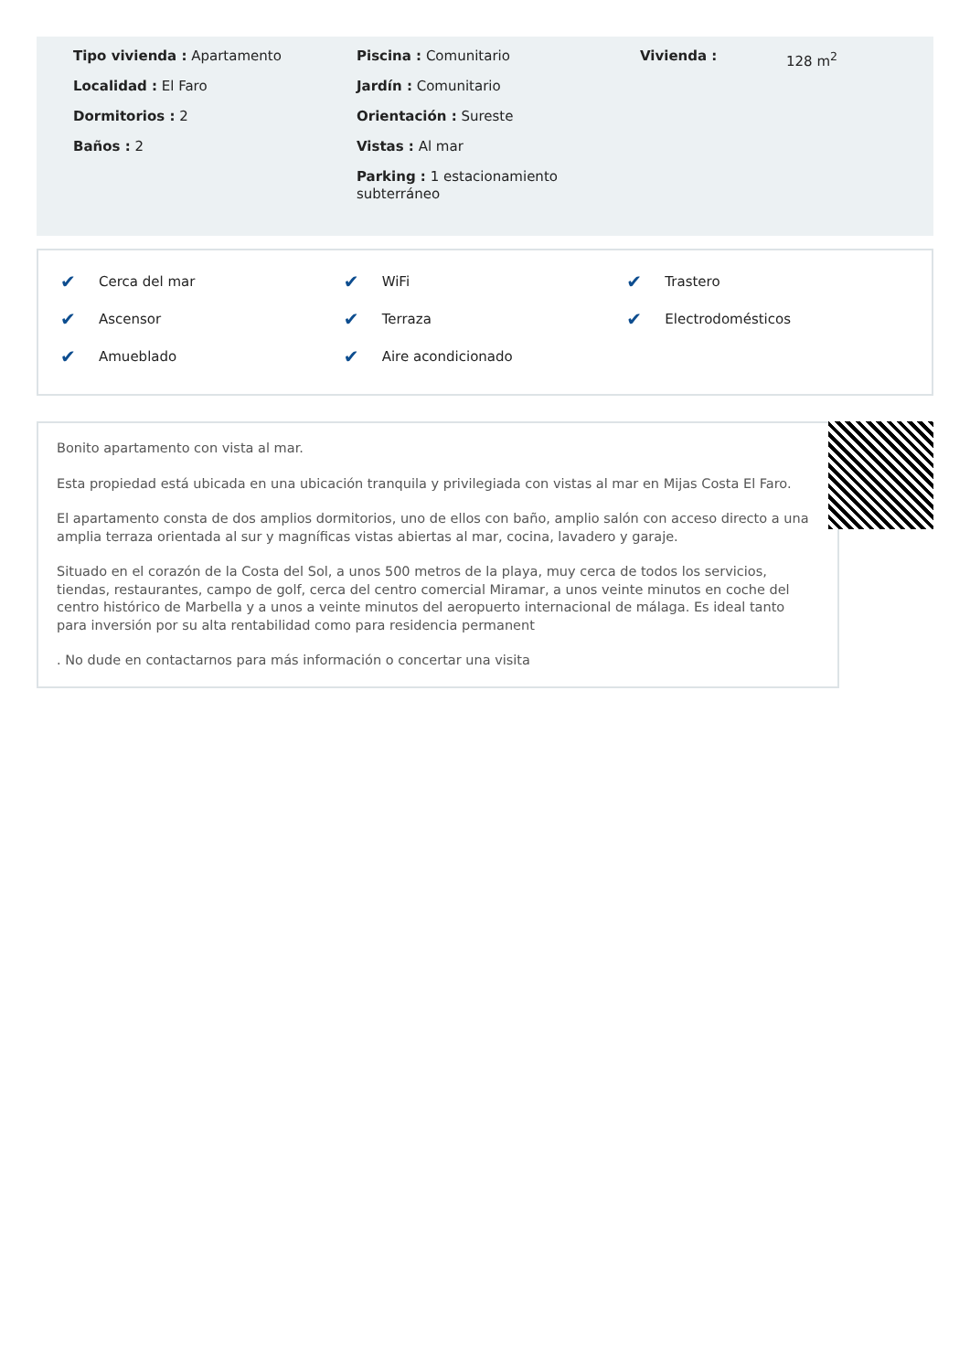Tipo vivienda : Apartamento
Localidad : El Faro
Dormitorios : 2
Baños : 2
Piscina : Comunitario
Jardín : Comunitario
Orientación : Sureste
Vistas : Al mar
Parking : 1 estacionamiento subterráneo
Vivienda : 128 m<sup>2</sup>
✔ Cerca del mar
✔ Ascensor
✔ Amueblado
✔ WiFi
✔ Terraza
✔ Aire acondicionado
✔ Trastero
✔ Electrodomésticos
Bonito apartamento con vista al mar.
Esta propiedad está ubicada en una ubicación tranquila y privilegiada con vistas al mar en Mijas Costa El Faro.
El apartamento consta de dos amplios dormitorios, uno de ellos con baño, amplio salón con acceso directo a una amplia terraza orientada al sur y magníficas vistas abiertas al mar, cocina, lavadero y garaje.
Situado en el corazón de la Costa del Sol, a unos 500 metros de la playa, muy cerca de todos los servicios, tiendas, restaurantes, campo de golf, cerca del centro comercial Miramar, a unos veinte minutos en coche del centro histórico de Marbella y a unos a veinte minutos del aeropuerto internacional de málaga. Es ideal tanto para inversión por su alta rentabilidad como para residencia permanent
. No dude en contactarnos para más información o concertar una visita